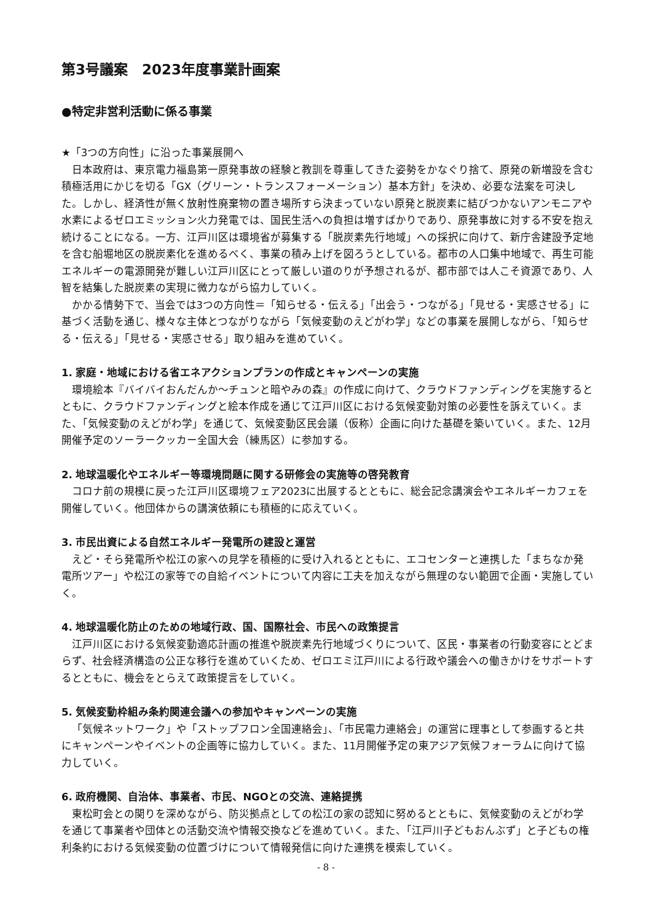第3号議案　2023年度事業計画案
●特定非営利活動に係る事業
★「3つの方向性」に沿った事業展開へ
日本政府は、東京電力福島第一原発事故の経験と教訓を尊重してきた姿勢をかなぐり捨て、原発の新増設を含む積極活用にかじを切る「GX（グリーン・トランスフォーメーション）基本方針」を決め、必要な法案を可決した。しかし、経済性が無く放射性廃棄物の置き場所すら決まっていない原発と脱炭素に結びつかないアンモニアや水素によるゼロエミッション火力発電では、国民生活への負担は増すばかりであり、原発事故に対する不安を抱え続けることになる。一方、江戸川区は環境省が募集する「脱炭素先行地域」への採択に向けて、新庁舎建設予定地を含む船堀地区の脱炭素化を進めるべく、事業の積み上げを図ろうとしている。都市の人口集中地域で、再生可能エネルギーの電源開発が難しい江戸川区にとって厳しい道のりが予想されるが、都市部では人こそ資源であり、人智を結集した脱炭素の実現に微力ながら協力していく。
かかる情勢下で、当会では3つの方向性＝「知らせる・伝える」「出会う・つながる」「見せる・実感させる」に基づく活動を通じ、様々な主体とつながりながら「気候変動のえどがわ学」などの事業を展開しながら、「知らせる・伝える」「見せる・実感させる」取り組みを進めていく。
1. 家庭・地域における省エネアクションプランの作成とキャンペーンの実施
環境絵本『バイバイおんだんか～チュンと暗やみの森』の作成に向けて、クラウドファンディングを実施するとともに、クラウドファンディングと絵本作成を通じて江戸川区における気候変動対策の必要性を訴えていく。また、「気候変動のえどがわ学」を通じて、気候変動区民会議（仮称）企画に向けた基礎を築いていく。また、12月開催予定のソーラークッカー全国大会（練馬区）に参加する。
2. 地球温暖化やエネルギー等環境問題に関する研修会の実施等の啓発教育
コロナ前の規模に戻った江戸川区環境フェア2023に出展するとともに、総会記念講演会やエネルギーカフェを開催していく。他団体からの講演依頼にも積極的に応えていく。
3. 市民出資による自然エネルギー発電所の建設と運営
えど・そら発電所や松江の家への見学を積極的に受け入れるとともに、エコセンターと連携した「まちなか発電所ツアー」や松江の家等での自給イベントについて内容に工夫を加えながら無理のない範囲で企画・実施していく。
4. 地球温暖化防止のための地域行政、国、国際社会、市民への政策提言
江戸川区における気候変動適応計画の推進や脱炭素先行地域づくりについて、区民・事業者の行動変容にとどまらず、社会経済構造の公正な移行を進めていくため、ゼロエミ江戸川による行政や議会への働きかけをサポートするとともに、機会をとらえて政策提言をしていく。
5. 気候変動枠組み条約関連会議への参加やキャンペーンの実施
「気候ネットワーク」や「ストップフロン全国連絡会」、「市民電力連絡会」の運営に理事として参画すると共にキャンペーンやイベントの企画等に協力していく。また、11月開催予定の東アジア気候フォーラムに向けて協力していく。
6. 政府機関、自治体、事業者、市民、NGOとの交流、連絡提携
東松町会との関りを深めながら、防災拠点としての松江の家の認知に努めるとともに、気候変動のえどがわ学を通じて事業者や団体との活動交流や情報交換などを進めていく。また、「江戸川子どもおんぶず」と子どもの権利条約における気候変動の位置づけについて情報発信に向けた連携を模索していく。
- 8 -